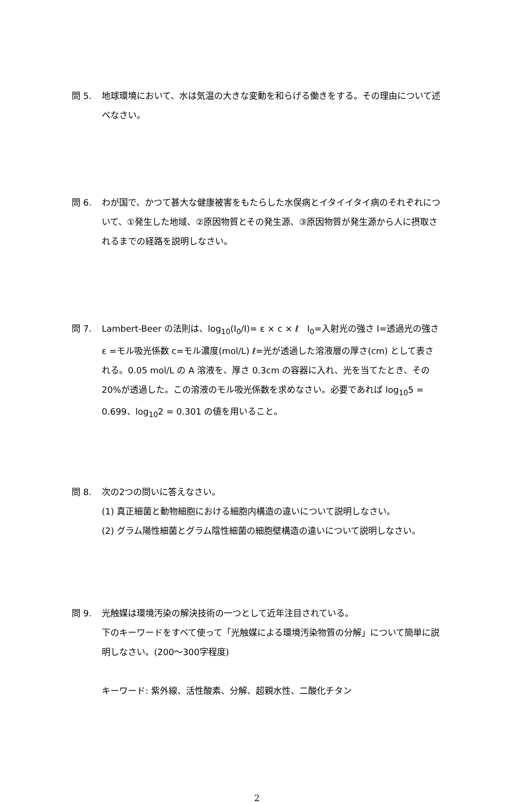問 5. 地球環境において、水は気温の大きな変動を和らげる働きをする。その理由について述べなさい。
問 6. わが国で、かつて甚大な健康被害をもたらした水俣病とイタイイタイ病のそれぞれについて、①発生した地域、②原因物質とその発生源、③原因物質が発生源から人に摂取されるまでの経路を説明しなさい。
問 7. Lambert-Beer の法則は、log<sub>10</sub>(I<sub>0</sub>/I)= ε × c × ℓ I<sub>0</sub>=入射光の強さ I=透過光の強さ ε =モル吸光係数 c=モル濃度(mol/L) ℓ=光が透過した溶液層の厚さ(cm) として表される。0.05 mol/L の A 溶液を、厚さ 0.3cm の容器に入れ、光を当てたとき、その 20%が透過した。この溶液のモル吸光係数を求めなさい。必要であれば log<sub>10</sub>5 = 0.699、log<sub>10</sub>2 = 0.301 の値を用いること。
問 8. 次の2つの問いに答えなさい。
(1) 真正細菌と動物細胞における細胞内構造の違いについて説明しなさい。
(2) グラム陽性細菌とグラム陰性細菌の細胞壁構造の違いについて説明しなさい。
問 9. 光触媒は環境汚染の解決技術の一つとして近年注目されている。
下のキーワードをすべて使って「光触媒による環境汚染物質の分解」について簡単に説明しなさい。(200～300字程度)
キーワード: 紫外線、活性酸素、分解、超親水性、二酸化チタン
2